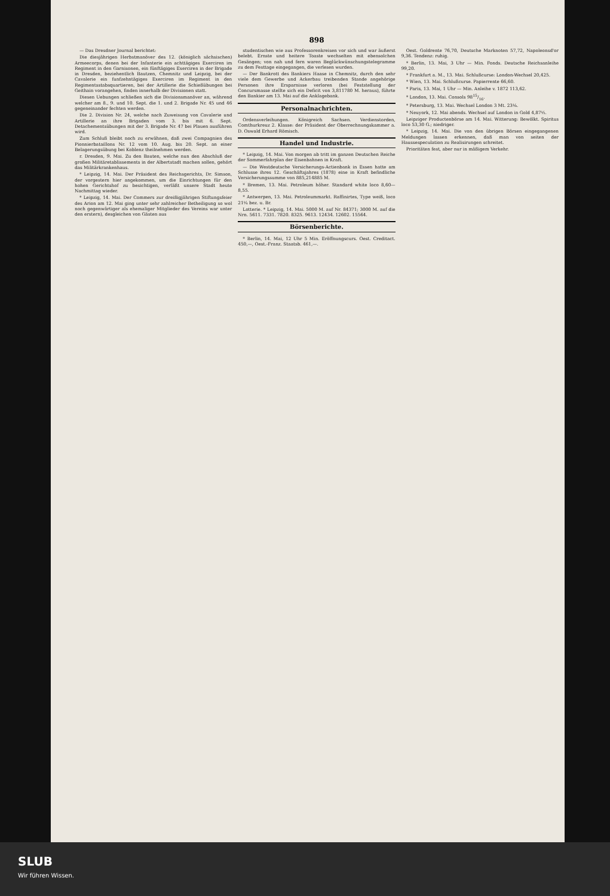898
— Das Dresdner Journal berichtet:
Die diesjährigen Herbstmanöver des 12. (königlich sächsischen) Armeecorps, denen bei der Infanterie ein achttägiges Exerciren im Regiment in den Garnisonen, ein fünftägiges Exerciren in der Brigade in Dresden, beziehentlich Bautzen, Chemnitz und Leipzig, bei der Cavalerie ein funfzehntägiges Exerciren im Regiment in den Regimentsstabsquartieren, bei der Artillerie die Schießübungen bei Geithain vorangehen, finden innerhalb der Divisionen statt.
Diesen Uebungen schließen sich die Divisionsmanöver an, während welcher am 8., 9. und 10. Sept. die 1. und 2. Brigade Nr. 45 und 46 gegeneinander fechten werden.
Die 2. Division Nr. 24, welche nach Zuweisung von Cavalerie und Artillerie an ihre Brigaden vom 3. bis mit 6. Sept. Detachementsübungen mit der 3. Brigade Nr. 47 bei Plauen ausführen wird.
Zum Schluß bleibt noch zu erwähnen, daß zwei Compagnien des Pionnierbataillons Nr. 12 vom 10. Aug. bis 20. Sept. an einer Belagerungsübung bei Koblenz theilnehmen werden.
r. Dresden, 9. Mai. Zu den Bauten, welche nun den Abschluß der großen Militäretablissements in der Albertstadt machen sollen, gehört das Militärkrankenhaus.
* Leipzig, 14. Mai. Der Präsident des Reichsgerichts, Dr. Simson, der vorgestern hier angekommen, um die Einrichtungen für den hohen Gerichtshof zu besichtigen, verläßt unsere Stadt heute Nachmittag wieder.
* Leipzig, 14. Mai. Der Commers zur dreißigjährigen Stiftungsfeier des Arion am 12. Mai ging unter sehr zahlreicher Betheiligung so wol noch gegenwärtiger als ehemaliger Mitglieder des Vereins war unter den erstern), desgleichen von Gästen aus
studentischen wie aus Professorenkreisen vor sich und war äußerst belebt. Ernste und heitere Toaste wechselten mit ebensolchen Gesängen; von nah und fern waren Beglückwünschungstelegramme zu dem Festtage eingegangen, die verlesen wurden.
— Der Bankrott des Bankiers Haase in Chemnitz, durch den sehr viele dem Gewerbe und Ackerbau treibenden Stande angehörige Personen ihre Ersparnisse verloren (bei Feststellung der Concursmasse stellte sich ein Deficit von 3,811780 M. heraus), führte den Bankier am 13. Mai auf die Anklagebank.
Personalnachrichten.
Ordensverleihungen. Königreich Sachsen. Verdienstorden, Comthurkreuz 2. Klasse: der Präsident der Oberrechnungskammer a. D. Oswald Erhard Römisch.
Handel und Industrie.
* Leipzig, 14. Mai. Von morgen ab tritt im ganzen Deutschen Reiche der Sommerfahrplan der Eisenbahnen in Kraft.
— Die Westdeutsche Versicherungs-Actienbank in Essen hatte am Schlusse ihres 12. Geschäftsjahres (1878) eine in Kraft befindliche Versicherungssumme von 885,214885 M.
* Bremen, 13. Mai. Petroleum höher. Standard white loco 8,60—8,55.
* Antwerpen, 13. Mai. Petroleummarkt. Raffinirtes, Type weiß, loco 21¼ bez. u. Br.
Lotterie. * Leipzig, 14. Mai. 5000 M. auf Nr. 84371; 3000 M. auf die Nrn. 5611. 7331. 7820. 8325. 9613. 12434. 12602. 15564.
Börsenberichte.
* Berlin, 14. Mai, 12 Uhr 5 Min. Eröffnungscurs. Oest. Creditact. 450,—, Oest.-Franz. Staatsb. 461,—.
Oest. Goldrente 76,70, Deutsche Marknoten 57,72, Napoleonsd'or 9,36. Tendenz: ruhig.
* Berlin, 13. Mai, 3 Uhr — Min. Fonds. Deutsche Reichsanleihe 99,20.
* Frankfurt a. M., 13. Mai. Schlußcurse: London-Wechsel 20,425.
* Wien, 13. Mai. Schlußcurse. Papierrente 66,60.
* Paris, 13. Mai, 1 Uhr — Min. Anleihe v. 1872 113,62.
* London, 13. Mai. Consols 9815/16.
* Petersburg, 13. Mai. Wechsel London 3 Mt. 23⅛.
* Neuyork, 12. Mai abends. Wechsel auf London in Gold 4,87½.
Leipziger Productenbörse am 14. Mai. Witterung: Bewölkt. Spiritus loco 53,30 G.; niedriger.
* Leipzig, 14. Mai. Die von den übrigen Börsen eingegangenen Meldungen lassen erkennen, daß man von seiten der Haussespeculation zu Realisirungen schreitet.
Prioritäten fest, aber nur in mäßigem Verkehr.
SLUB
Wir führen Wissen.